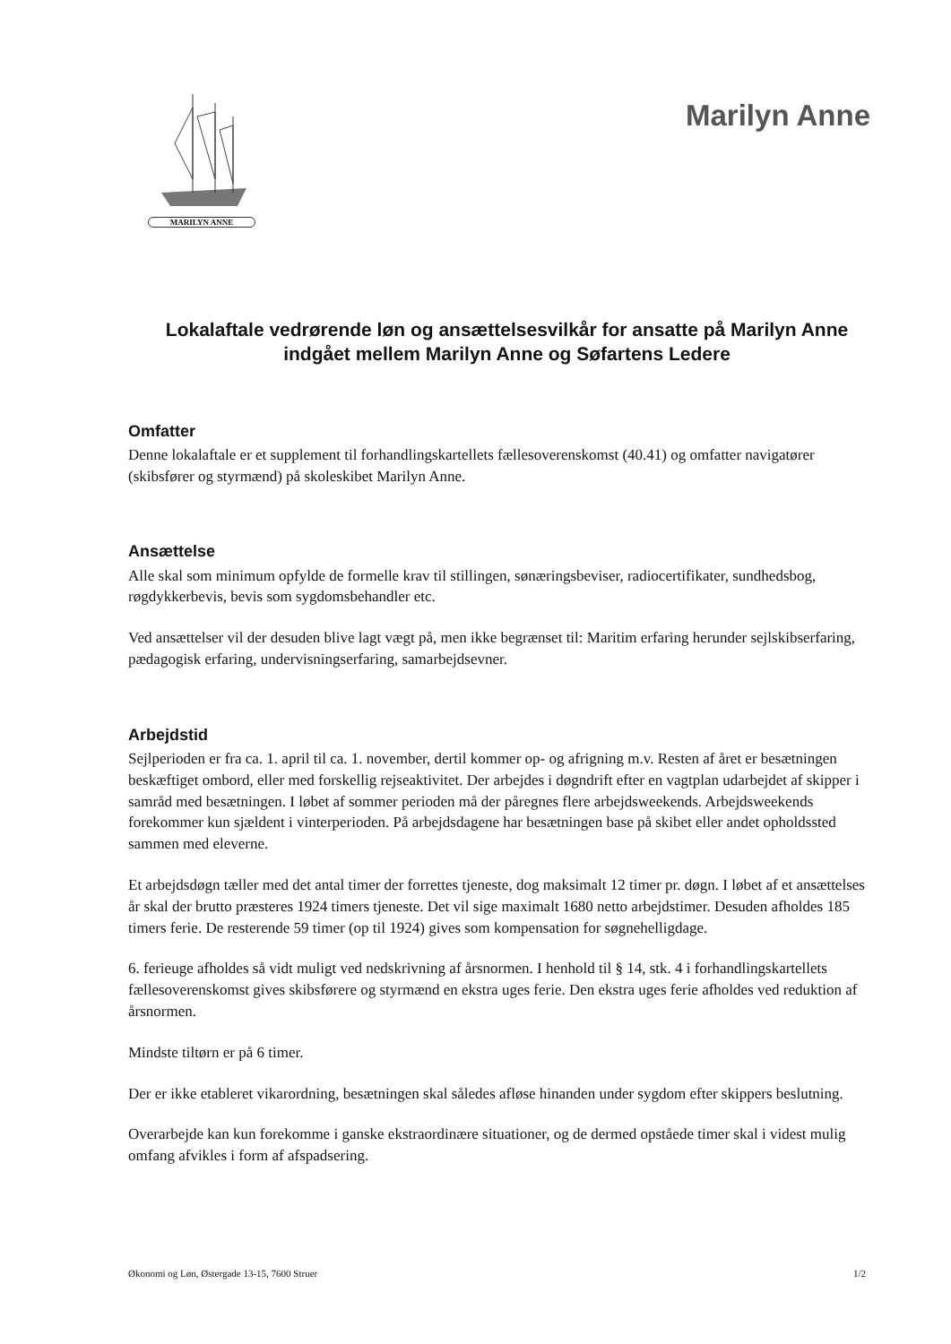MARILYN ANNE
Marilyn Anne
Lokalaftale vedrørende løn og ansættelsesvilkår for ansatte på Marilyn Anne indgået mellem Marilyn Anne og Søfartens Ledere
Omfatter
Denne lokalaftale er et supplement til forhandlingskartellets fællesoverenskomst (40.41) og omfatter navigatører (skibsfører og styrmænd) på skoleskibet Marilyn Anne.
Ansættelse
Alle skal som minimum opfylde de formelle krav til stillingen, sønæringsbeviser, radiocertifikater, sundhedsbog, røgdykkerbevis, bevis som sygdomsbehandler etc.
Ved ansættelser vil der desuden blive lagt vægt på, men ikke begrænset til: Maritim erfaring herunder sejlskibserfaring, pædagogisk erfaring, undervisningserfaring, samarbejdsevner.
Arbejdstid
Sejlperioden er fra ca. 1. april til ca. 1. november, dertil kommer op- og afrigning m.v. Resten af året er besætningen beskæftiget ombord, eller med forskellig rejseaktivitet. Der arbejdes i døgndrift efter en vagtplan udarbejdet af skipper i samråd med besætningen. I løbet af sommer perioden må der påregnes flere arbejdsweekends. Arbejdsweekends forekommer kun sjældent i vinterperioden. På arbejdsdagene har besætningen base på skibet eller andet opholdssted sammen med eleverne.
Et arbejdsdøgn tæller med det antal timer der forrettes tjeneste, dog maksimalt 12 timer pr. døgn. I løbet af et ansættelses år skal der brutto præsteres 1924 timers tjeneste. Det vil sige maximalt 1680 netto arbejdstimer. Desuden afholdes 185 timers ferie. De resterende 59 timer (op til 1924) gives som kompensation for søgnehelligdage.
6. ferieuge afholdes så vidt muligt ved nedskrivning af årsnormen. I henhold til § 14, stk. 4 i forhandlingskartellets fællesoverenskomst gives skibsførere og styrmænd en ekstra uges ferie. Den ekstra uges ferie afholdes ved reduktion af årsnormen.
Mindste tiltørn er på 6 timer.
Der er ikke etableret vikarordning, besætningen skal således afløse hinanden under sygdom efter skippers beslutning.
Overarbejde kan kun forekomme i ganske ekstraordinære situationer, og de dermed opståede timer skal i videst mulig omfang afvikles i form af afspadsering.
Økonomi og Løn, Østergade 13-15, 7600 Struer 1/2